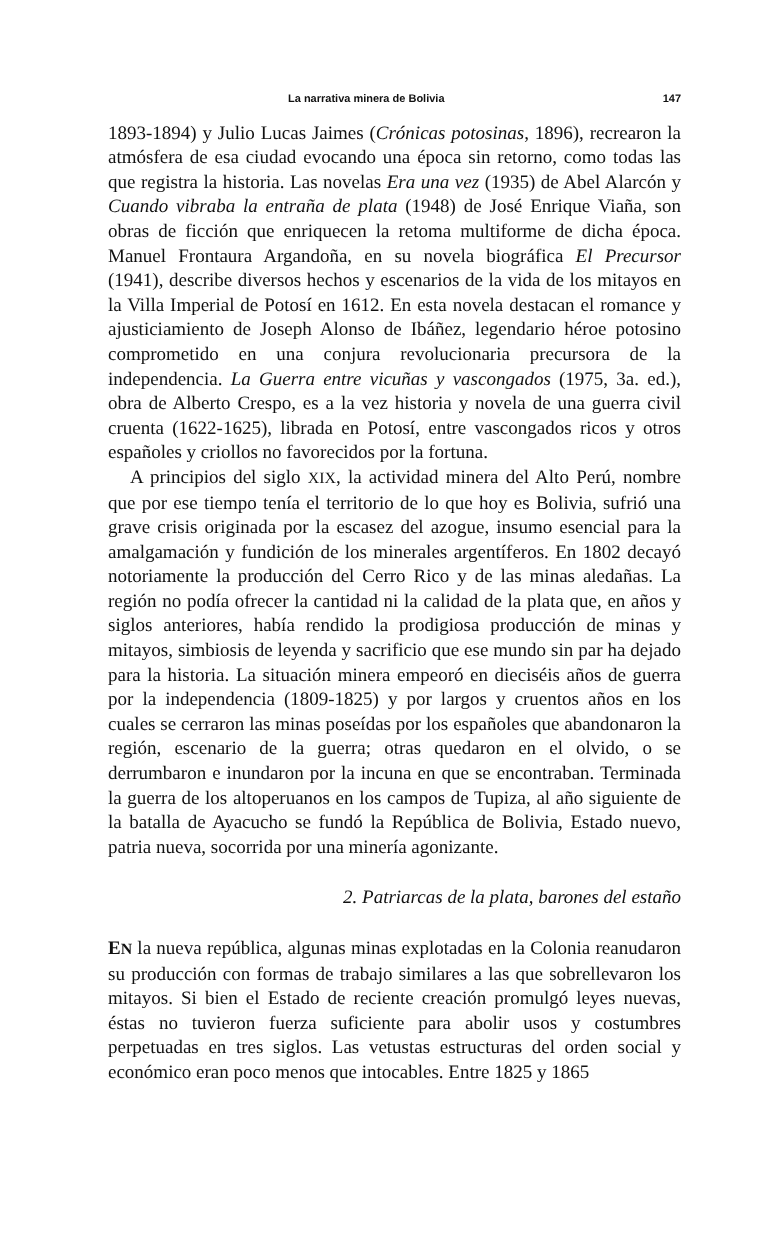La narrativa minera de Bolivia 147
1893-1894) y Julio Lucas Jaimes (Crónicas potosinas, 1896), recrearon la atmósfera de esa ciudad evocando una época sin retorno, como todas las que registra la historia. Las novelas Era una vez (1935) de Abel Alarcón y Cuando vibraba la entraña de plata (1948) de José Enrique Viaña, son obras de ficción que enriquecen la retoma multiforme de dicha época. Manuel Frontaura Argandoña, en su novela biográfica El Precursor (1941), describe diversos hechos y escenarios de la vida de los mitayos en la Villa Imperial de Potosí en 1612. En esta novela destacan el romance y ajusticiamiento de Joseph Alonso de Ibáñez, legendario héroe potosino comprometido en una conjura revolucionaria precursora de la independencia. La Guerra entre vicuñas y vascongados (1975, 3a. ed.), obra de Alberto Crespo, es a la vez historia y novela de una guerra civil cruenta (1622-1625), librada en Potosí, entre vascongados ricos y otros españoles y criollos no favorecidos por la fortuna.
A principios del siglo XIX, la actividad minera del Alto Perú, nombre que por ese tiempo tenía el territorio de lo que hoy es Bolivia, sufrió una grave crisis originada por la escasez del azogue, insumo esencial para la amalgamación y fundición de los minerales argentíferos. En 1802 decayó notoriamente la producción del Cerro Rico y de las minas aledañas. La región no podía ofrecer la cantidad ni la calidad de la plata que, en años y siglos anteriores, había rendido la prodigiosa producción de minas y mitayos, simbiosis de leyenda y sacrificio que ese mundo sin par ha dejado para la historia. La situación minera empeoró en dieciséis años de guerra por la independencia (1809-1825) y por largos y cruentos años en los cuales se cerraron las minas poseídas por los españoles que abandonaron la región, escenario de la guerra; otras quedaron en el olvido, o se derrumbaron e inundaron por la incuna en que se encontraban. Terminada la guerra de los altoperuanos en los campos de Tupiza, al año siguiente de la batalla de Ayacucho se fundó la República de Bolivia, Estado nuevo, patria nueva, socorrida por una minería agonizante.
2. Patriarcas de la plata, barones del estaño
EN la nueva república, algunas minas explotadas en la Colonia reanudaron su producción con formas de trabajo similares a las que sobrellevaron los mitayos. Si bien el Estado de reciente creación promulgó leyes nuevas, éstas no tuvieron fuerza suficiente para abolir usos y costumbres perpetuadas en tres siglos. Las vetustas estructuras del orden social y económico eran poco menos que intocables. Entre 1825 y 1865